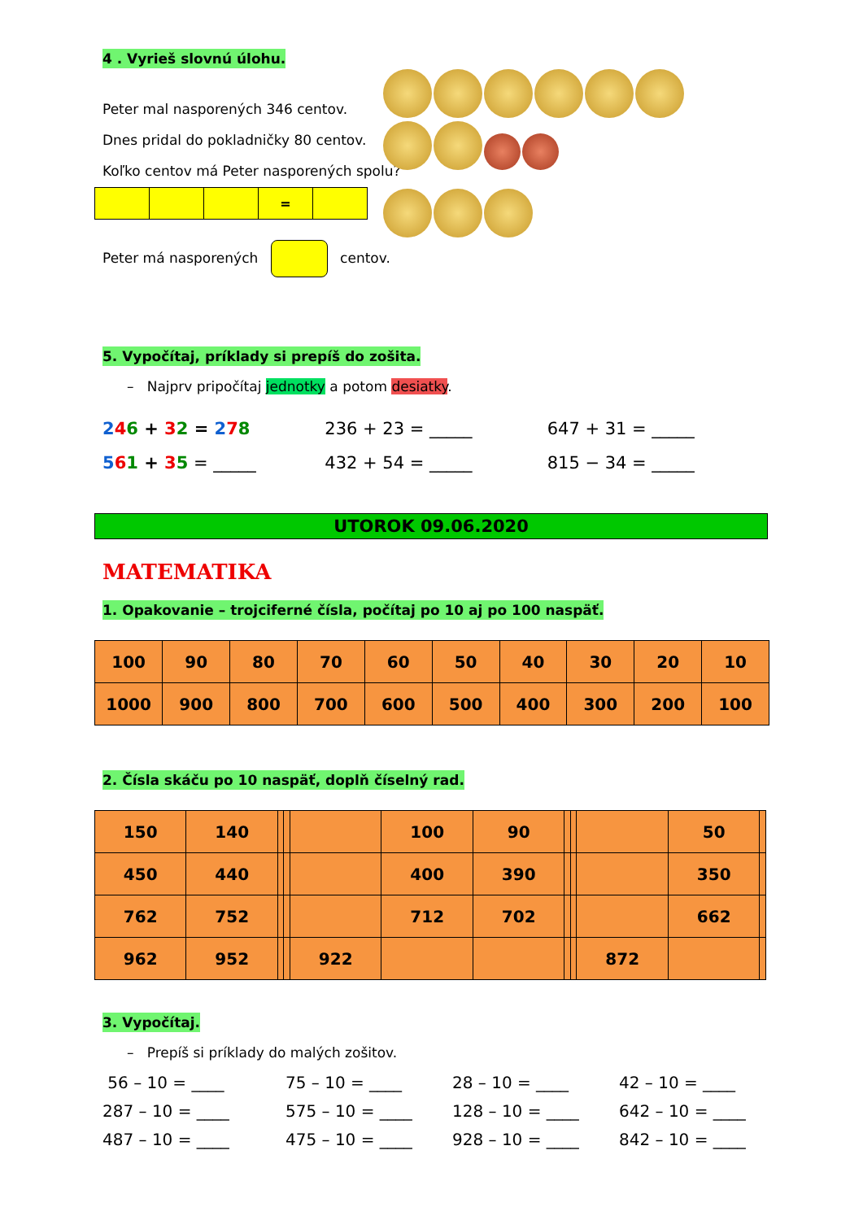4 . Vyrieš slovnú úlohu.
Peter mal nasporených 346 centov.
Dnes pridal do pokladničky 80 centov.
Koľko centov má Peter nasporených spolu?
| | | | = | |
Peter má nasporených centov.
5. Vypočítaj, príklady si prepíš do zošita.
– Najprv pripočítaj jednotky a potom desiatky.
246 + 32 = 278 236 + 23 = _____ 647 + 31 = _____
561 + 35 = _____ 432 + 54 = _____ 815 − 34 = _____
UTOROK 09.06.2020
MATEMATIKA
1. Opakovanie – trojciferné čísla, počítaj po 10 aj po 100 naspäť.
| 100 | 90 | 80 | 70 | 60 | 50 | 40 | 30 | 20 | 10 |
| 1000 | 900 | 800 | 700 | 600 | 500 | 400 | 300 | 200 | 100 |
2. Čísla skáču po 10 naspäť, doplň číselný rad.
| 150 | 140 | | | | 100 | 90 | | | | 50 | |
| 450 | 440 | | | | 400 | 390 | | | | 350 | |
| 762 | 752 | | | | 712 | 702 | | | | 662 | |
| 962 | 952 | | | 922 | | | | | 872 | | |
3. Vypočítaj.
– Prepíš si príklady do malých zošitov.
56 – 10 = ____
75 – 10 = ____
28 – 10 = ____
42 – 10 = ____
287 – 10 = ____
575 – 10 = ____
128 – 10 = ____
642 – 10 = ____
487 – 10 = ____
475 – 10 = ____
928 – 10 = ____
842 – 10 = ____